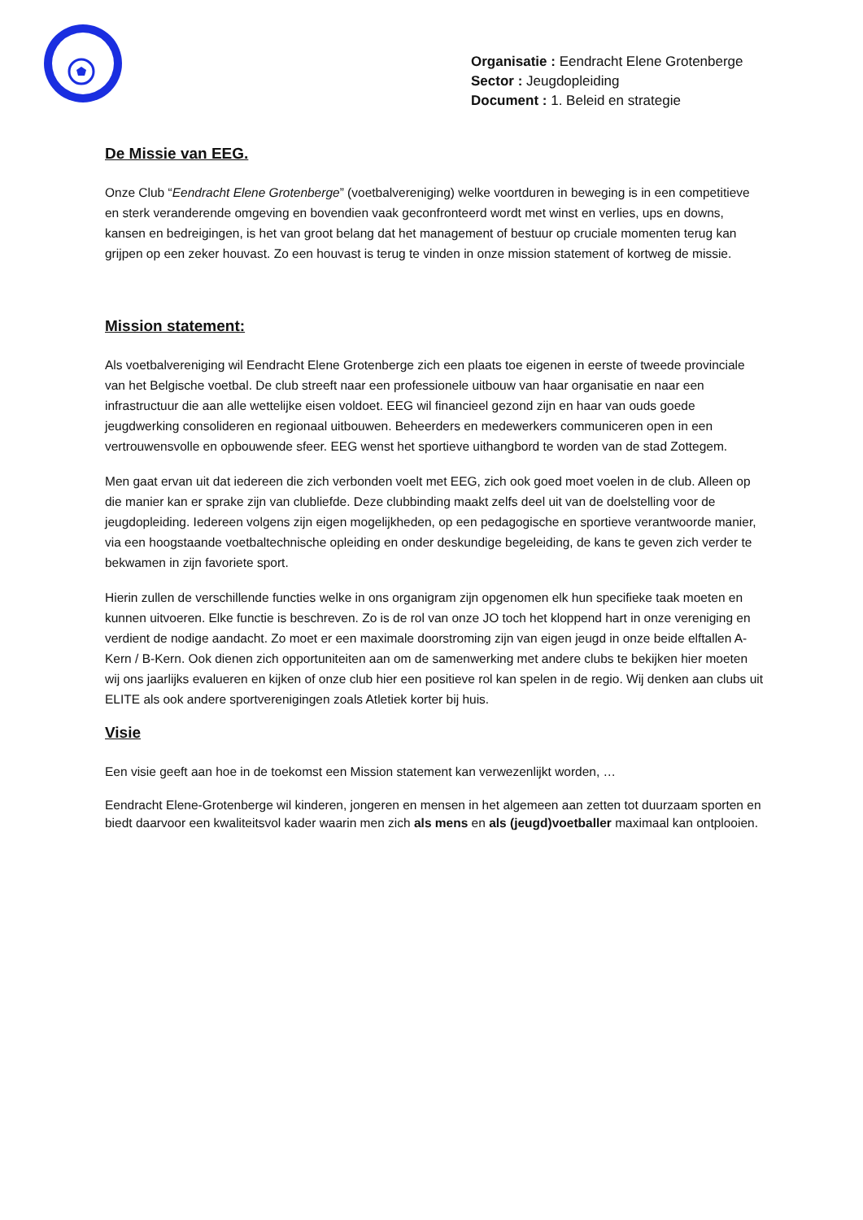Organisatie : Eendracht Elene Grotenberge
Sector : Jeugdopleiding
Document : 1. Beleid en strategie
De Missie van EEG.
Onze Club “Eendracht Elene Grotenberge” (voetbalvereniging) welke voortduren in beweging is in een competitieve en sterk veranderende omgeving en bovendien vaak geconfronteerd wordt met winst en verlies, ups en downs, kansen en bedreigingen, is het van groot belang dat het management of bestuur op cruciale momenten terug kan grijpen op een zeker houvast. Zo een houvast is terug te vinden in onze mission statement of kortweg de missie.
Mission statement:
Als voetbalvereniging wil Eendracht Elene Grotenberge zich een plaats toe eigenen in eerste of tweede provinciale van het Belgische voetbal. De club streeft naar een professionele uitbouw van haar organisatie en naar een infrastructuur die aan alle wettelijke eisen voldoet. EEG wil financieel gezond zijn en haar van ouds goede jeugdwerking consolideren en regionaal uitbouwen. Beheerders en medewerkers communiceren open in een vertrouwensvolle en opbouwende sfeer. EEG wenst het sportieve uithangbord te worden van de stad Zottegem.
Men gaat ervan uit dat iedereen die zich verbonden voelt met EEG, zich ook goed moet voelen in de club. Alleen op die manier kan er sprake zijn van clubliefde. Deze clubbinding maakt zelfs deel uit van de doelstelling voor de jeugdopleiding. Iedereen volgens zijn eigen mogelijkheden, op een pedagogische en sportieve verantwoorde manier, via een hoogstaande voetbaltechnische opleiding en onder deskundige begeleiding, de kans te geven zich verder te bekwamen in zijn favoriete sport.
Hierin zullen de verschillende functies welke in ons organigram zijn opgenomen elk hun specifieke taak moeten en kunnen uitvoeren. Elke functie is beschreven. Zo is de rol van onze JO toch het kloppend hart in onze vereniging en verdient de nodige aandacht. Zo moet er een maximale doorstroming zijn van eigen jeugd in onze beide elftallen A-Kern / B-Kern. Ook dienen zich opportuniteiten aan om de samenwerking met andere clubs te bekijken hier moeten wij ons jaarlijks evalueren en kijken of onze club hier een positieve rol kan spelen in de regio. Wij denken aan clubs uit ELITE als ook andere sportverenigingen zoals Atletiek korter bij huis.
Visie
Een visie geeft aan hoe in de toekomst een Mission statement kan verwezenlijkt worden, …
Eendracht Elene-Grotenberge wil kinderen, jongeren en mensen in het algemeen aan zetten tot duurzaam sporten en biedt daarvoor een kwaliteitsvol kader waarin men zich als mens en als (jeugd)voetballer maximaal kan ontplooien.